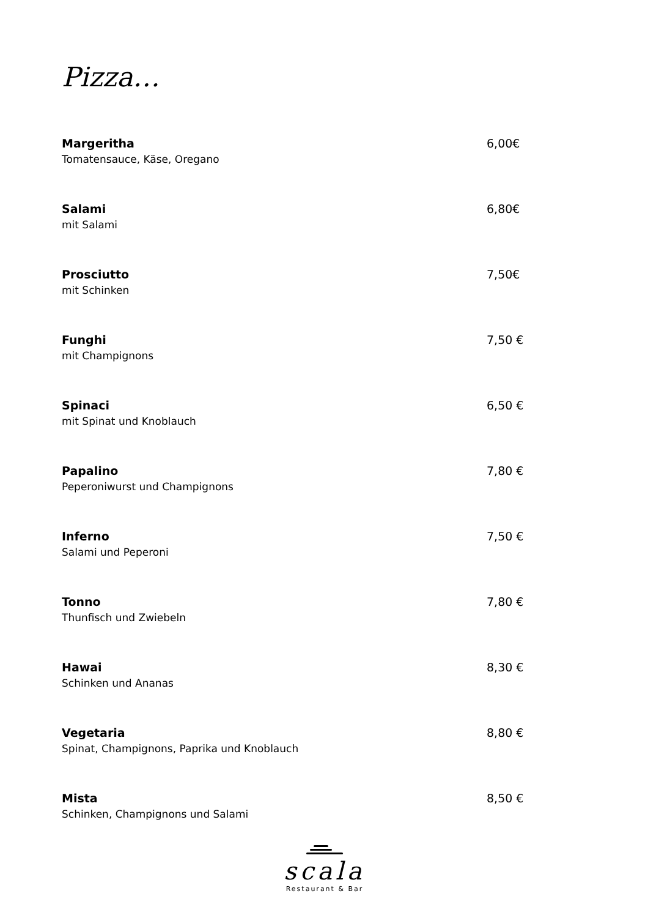Pizza…
Margeritha
Tomatensauce, Käse, Oregano
6,00€
Salami
mit Salami
6,80€
Prosciutto
mit Schinken
7,50€
Funghi
mit Champignons
7,50 €
Spinaci
mit Spinat und Knoblauch
6,50 €
Papalino
Peperoniwurst und Champignons
7,80 €
Inferno
Salami und Peperoni
7,50 €
Tonno
Thunfisch und Zwiebeln
7,80 €
Hawai
Schinken und Ananas
8,30 €
Vegetaria
Spinat, Champignons, Paprika und Knoblauch
8,80 €
Mista
Schinken, Champignons und Salami
8,50 €
scala
Restaurant & Bar